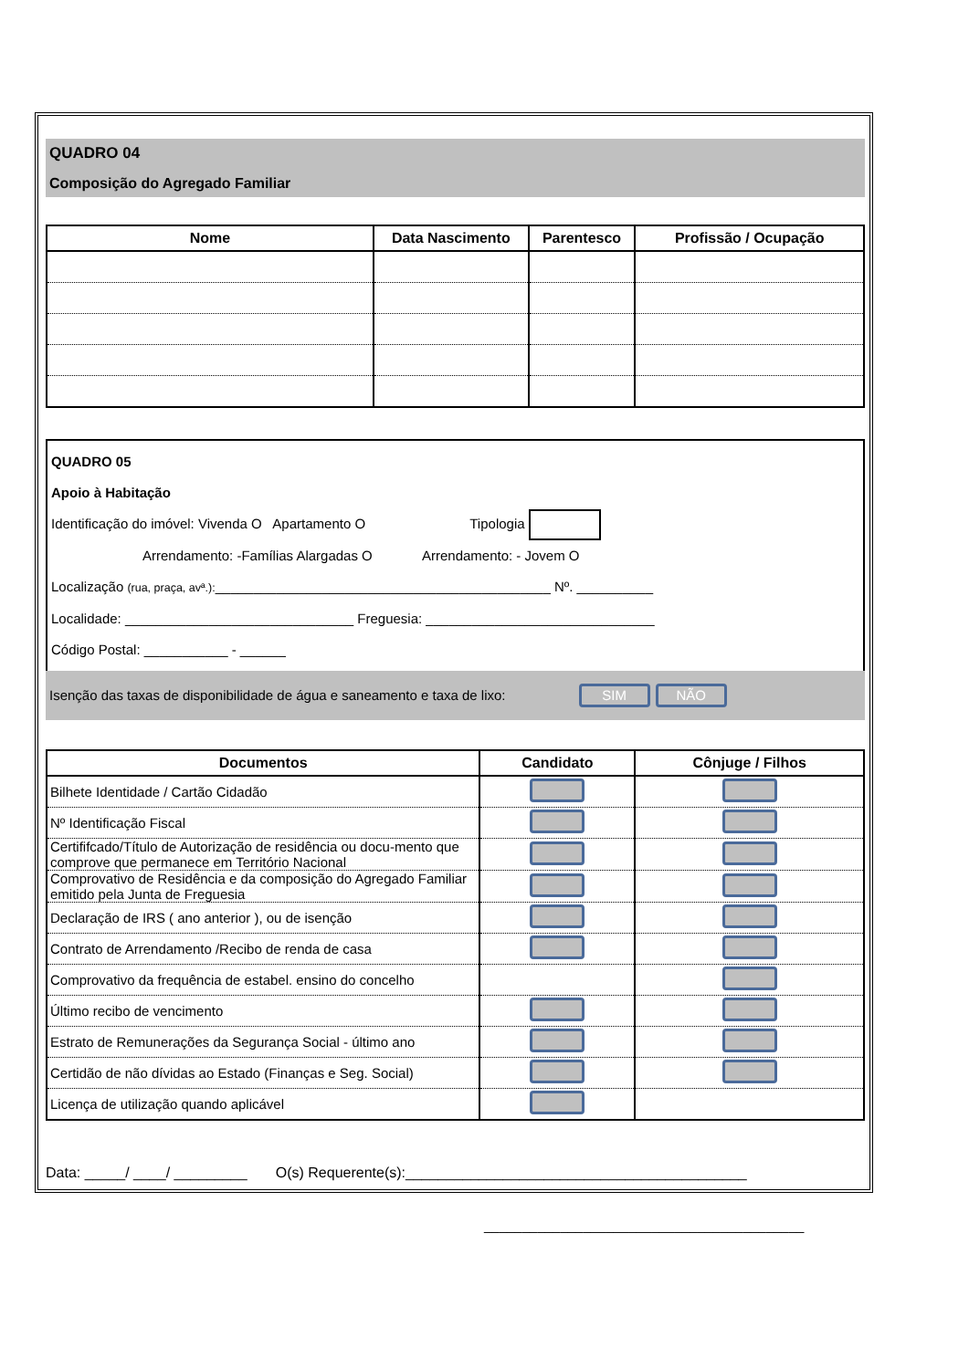QUADRO 04
Composição do Agregado Familiar
| Nome | Data Nascimento | Parentesco | Profissão / Ocupação |
| --- | --- | --- | --- |
QUADRO 05
Apoio à Habitação
Identificação do imóvel: Vivenda O Apartamento O Tipologia
Arrendamento: -Famílias Alargadas O Arrendamento: - Jovem O
Localização (rua, praça, avª.):____________________________________________ Nº. __________
Localidade: ______________________________ Freguesia: ______________________________
Código Postal: ___________ - ______
Isenção das taxas de disponibilidade de água e saneamento e taxa de lixo: SIM NÃO
| Documentos | Candidato | Cônjuge / Filhos |
| --- | --- | --- |
| Bilhete Identidade / Cartão Cidadão | | |
| Nº Identificação Fiscal | | |
| Certififcado/Título de Autorização de residência ou docu-mento que comprove que permanece em Território Nacional | | |
| Comprovativo de Residência e da composição do Agregado Familiar emitido pela Junta de Freguesia | | |
| Declaração de IRS ( ano anterior ), ou de isenção | | |
| Contrato de Arrendamento /Recibo de renda de casa | | |
| Comprovativo da frequência de estabel. ensino do concelho | | |
| Último recibo de vencimento | | |
| Estrato de Remunerações da Segurança Social - último ano | | |
| Certidão de não dívidas ao Estado (Finanças e Seg. Social) | | |
| Licença de utilização quando aplicável | | |
Data: _____/ ____/ _________ O(s) Requerente(s):__________________________________________
__________________________________________